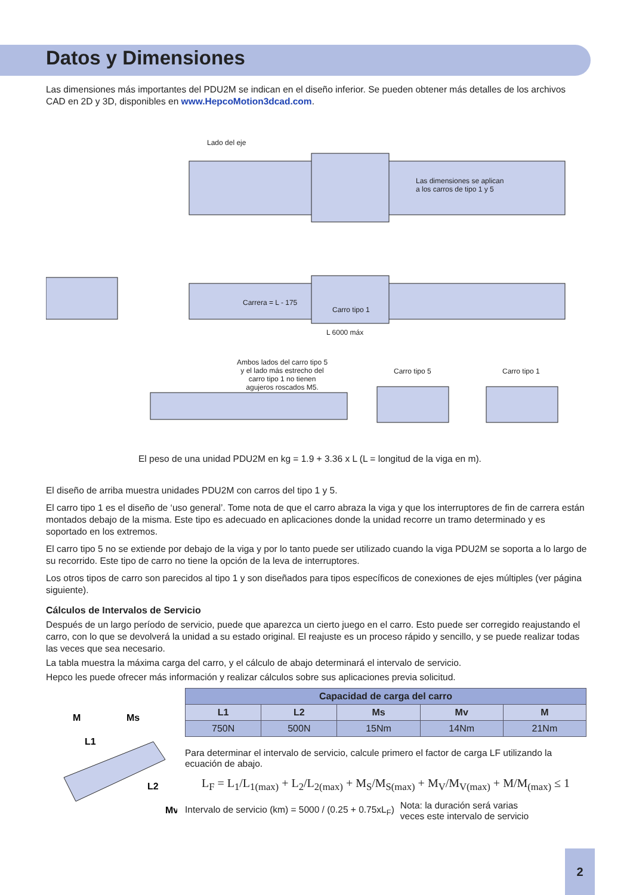Datos y Dimensiones
Las dimensiones más importantes del PDU2M se indican en el diseño inferior. Se pueden obtener más detalles de los archivos CAD en 2D y 3D, disponibles en www.HepcoMotion3dcad.com.
Lado del eje
Las dimensiones se aplican
a los carros de tipo 1 y 5
Carro tipo 1
Carrera = L - 175
L 6000 máx
Ambos lados del carro tipo 5
y el lado más estrecho del
carro tipo 1 no tienen
agujeros roscados M5.
Carro tipo 5 Carro tipo 1
El peso de una unidad PDU2M en kg = 1.9 + 3.36 x L (L = longitud de la viga en m).
El diseño de arriba muestra unidades PDU2M con carros del tipo 1 y 5.
El carro tipo 1 es el diseño de ‘uso general’. Tome nota de que el carro abraza la viga y que los interruptores de fin de carrera están montados debajo de la misma. Este tipo es adecuado en aplicaciones donde la unidad recorre un tramo determinado y es soportado en los extremos.
El carro tipo 5 no se extiende por debajo de la viga y por lo tanto puede ser utilizado cuando la viga PDU2M se soporta a lo largo de su recorrido. Este tipo de carro no tiene la opción de la leva de interruptores.
Los otros tipos de carro son parecidos al tipo 1 y son diseñados para tipos específicos de conexiones de ejes múltiples (ver página siguiente).
Cálculos de Intervalos de Servicio
Después de un largo período de servicio, puede que aparezca un cierto juego en el carro. Esto puede ser corregido reajustando el carro, con lo que se devolverá la unidad a su estado original. El reajuste es un proceso rápido y sencillo, y se puede realizar todas las veces que sea necesario.
La tabla muestra la máxima carga del carro, y el cálculo de abajo determinará el intervalo de servicio.
Hepco les puede ofrecer más información y realizar cálculos sobre sus aplicaciones previa solicitud.
M
Ms
L1
L2
Mv
| Capacidad de carga del carro | | | | |
| --- | --- | --- | --- | --- |
| L1 | L2 | Ms | Mv | M |
| 750N | 500N | 15Nm | 14Nm | 21Nm |
Para determinar el intervalo de servicio, calcule primero el factor de carga LF utilizando la ecuación de abajo.
L<sub>F</sub> = L<sub>1</sub>/L<sub>1(max)</sub> + L<sub>2</sub>/L<sub>2(max)</sub> + M<sub>S</sub>/M<sub>S(max)</sub> + M<sub>V</sub>/M<sub>V(max)</sub> + M/M<sub>(max)</sub> ≤ 1
Intervalo de servicio (km) = 5000 / (0.25 + 0.75xL<sub>F</sub>) Nota: la duración será varias
veces este intervalo de servicio
2